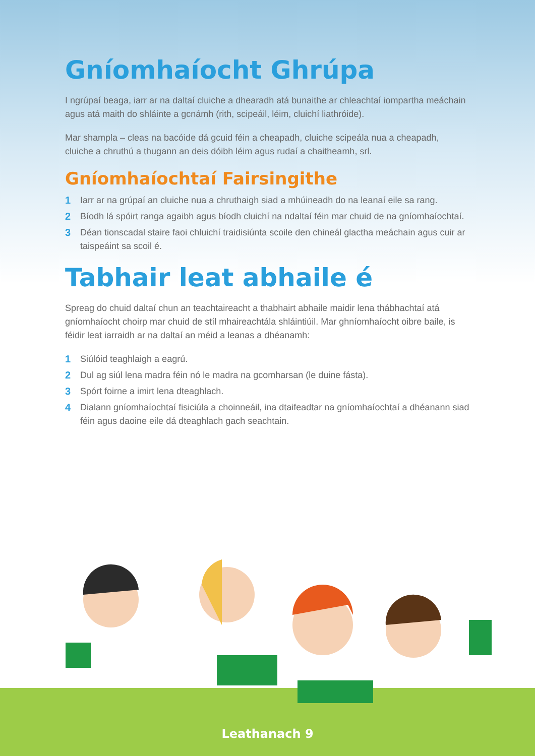Gníomhaíocht Ghrúpa
I ngrúpaí beaga, iarr ar na daltaí cluiche a dhearadh atá bunaithe ar chleachtaí iompartha meáchain agus atá maith do shláinte a gcnámh (rith, scipeáil, léim, cluichí liathróide).
Mar shampla – cleas na bacóide dá gcuid féin a cheapadh, cluiche scipeála nua a cheapadh, cluiche a chruthú a thugann an deis dóibh léim agus rudaí a chaitheamh, srl.
Gníomhaíochtaí Fairsingithe
1 Iarr ar na grúpaí an cluiche nua a chruthaigh siad a mhúineadh do na leanaí eile sa rang.
2 Bíodh lá spóirt ranga agaibh agus bíodh cluichí na ndaltaí féin mar chuid de na gníomhaíochtaí.
3 Déan tionscadal staire faoi chluichí traidisiúnta scoile den chineál glactha meáchain agus cuir ar taispeáint sa scoil é.
Tabhair leat abhaile é
Spreag do chuid daltaí chun an teachtaireacht a thabhairt abhaile maidir lena thábhachtaí atá gníomhaíocht choirp mar chuid de stíl mhaireachtála shláintiúil. Mar ghníomhaíocht oibre baile, is féidir leat iarraidh ar na daltaí an méid a leanas a dhéanamh:
1 Siúlóid teaghlaigh a eagrú.
2 Dul ag siúl lena madra féin nó le madra na gcomharsan (le duine fásta).
3 Spórt foirne a imirt lena dteaghlach.
4 Dialann gníomhaíochtaí fisiciúla a choinneáil, ina dtaifeadtar na gníomhaíochtaí a dhéanann siad féin agus daoine eile dá dteaghlach gach seachtain.
Leathanach 9